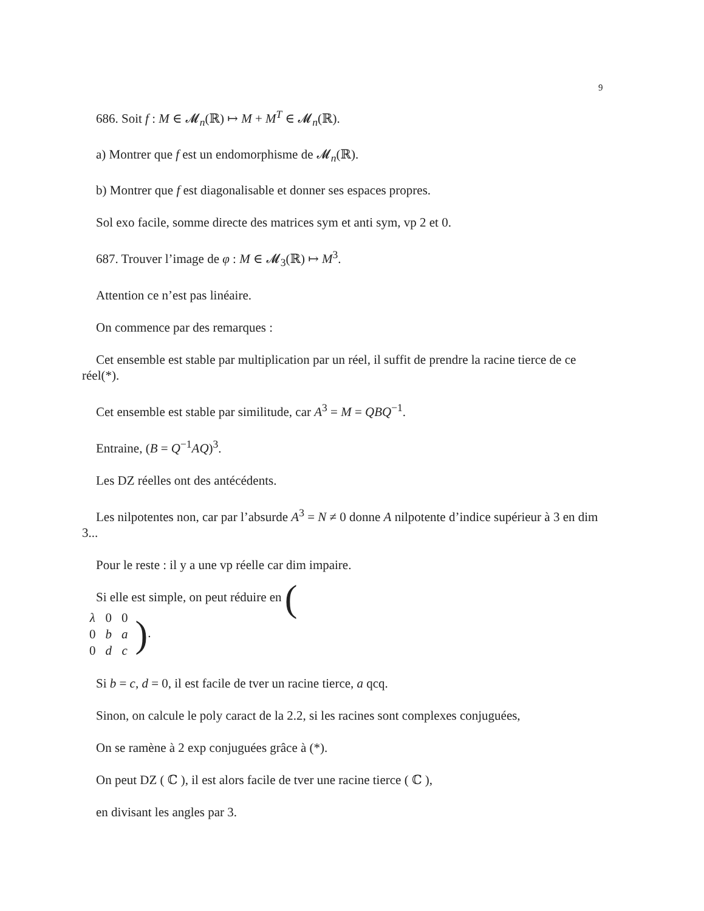9
686. Soit f : M ∈ 𝓜<sub>n</sub>(ℝ) ↦ M + M<sup>T</sup> ∈ 𝓜<sub>n</sub>(ℝ).
a) Montrer que f est un endomorphisme de 𝓜<sub>n</sub>(ℝ).
b) Montrer que f est diagonalisable et donner ses espaces propres.
Sol exo facile, somme directe des matrices sym et anti sym, vp 2 et 0.
687. Trouver l’image de φ : M ∈ 𝓜<sub>3</sub>(ℝ) ↦ M<sup>3</sup>.
Attention ce n’est pas linéaire.
On commence par des remarques :
Cet ensemble est stable par multiplication par un réel, il suffit de prendre la racine tierce de ce réel(*).
Cet ensemble est stable par similitude, car A<sup>3</sup> = M = QBQ<sup>−1</sup>.
Entraine, (B = Q<sup>−1</sup>AQ)<sup>3</sup>.
Les DZ réelles ont des antécédents.
Les nilpotentes non, car par l’absurde A<sup>3</sup> = N ≠ 0 donne A nilpotente d’indice supérieur à 3 en dim 3...
Pour le reste : il y a une vp réelle car dim impaire.
Si elle est simple, on peut réduire en (
| λ | 0 | 0 |
| 0 | b | a |
| 0 | d | c |
).
Si b = c, d = 0, il est facile de tver un racine tierce, a qcq.
Sinon, on calcule le poly caract de la 2.2, si les racines sont complexes conjuguées,
On se ramène à 2 exp conjuguées grâce à (*).
On peut DZ ( ℂ ), il est alors facile de tver une racine tierce ( ℂ ),
en divisant les angles par 3.